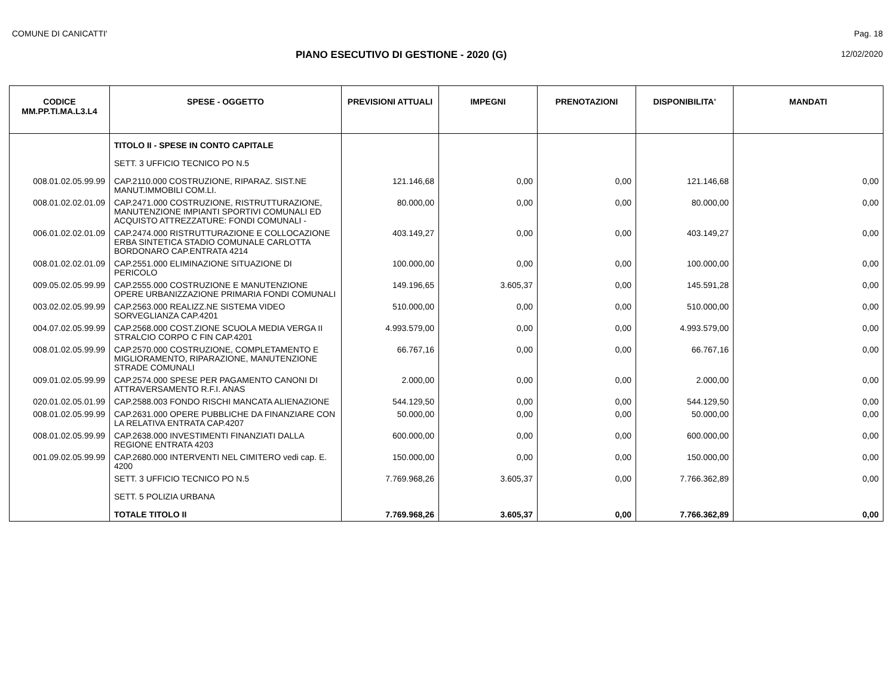COMUNE DI CANICATTI' Pag. 18
PIANO ESECUTIVO DI GESTIONE - 2020 (G) 12/02/2020
| CODICE MM.PP.TI.MA.L3.L4 | SPESE - OGGETTO | PREVISIONI ATTUALI | IMPEGNI | PRENOTAZIONI | DISPONIBILITA' | MANDATI |
| --- | --- | --- | --- | --- | --- | --- |
| | TITOLO II - SPESE IN CONTO CAPITALE | | | | | |
| | SETT. 3 UFFICIO TECNICO PO N.5 | | | | | |
| 008.01.02.05.99.99 | CAP.2110.000 COSTRUZIONE, RIPARAZ. SIST.NE MANUT.IMMOBILI COM.LI. | 121.146,68 | 0,00 | 0,00 | 121.146,68 | 0,00 |
| 008.01.02.02.01.09 | CAP.2471.000 COSTRUZIONE, RISTRUTTURAZIONE, MANUTENZIONE IMPIANTI SPORTIVI COMUNALI ED ACQUISTO ATTREZZATURE: FONDI COMUNALI - | 80.000,00 | 0,00 | 0,00 | 80.000,00 | 0,00 |
| 006.01.02.02.01.09 | CAP.2474.000 RISTRUTTURAZIONE E COLLOCAZIONE ERBA SINTETICA STADIO COMUNALE CARLOTTA BORDONARO CAP.ENTRATA 4214 | 403.149,27 | 0,00 | 0,00 | 403.149,27 | 0,00 |
| 008.01.02.02.01.09 | CAP.2551.000 ELIMINAZIONE SITUAZIONE DI PERICOLO | 100.000,00 | 0,00 | 0,00 | 100.000,00 | 0,00 |
| 009.05.02.05.99.99 | CAP.2555.000 COSTRUZIONE E MANUTENZIONE OPERE URBANIZZAZIONE PRIMARIA FONDI COMUNALI | 149.196,65 | 3.605,37 | 0,00 | 145.591,28 | 0,00 |
| 003.02.02.05.99.99 | CAP.2563.000 REALIZZ.NE SISTEMA VIDEO SORVEGLIANZA CAP.4201 | 510.000,00 | 0,00 | 0,00 | 510.000,00 | 0,00 |
| 004.07.02.05.99.99 | CAP.2568.000 COST.ZIONE SCUOLA MEDIA VERGA II STRALCIO CORPO C FIN CAP.4201 | 4.993.579,00 | 0,00 | 0,00 | 4.993.579,00 | 0,00 |
| 008.01.02.05.99.99 | CAP.2570.000 COSTRUZIONE, COMPLETAMENTO E MIGLIORAMENTO, RIPARAZIONE, MANUTENZIONE STRADE COMUNALI | 66.767,16 | 0,00 | 0,00 | 66.767,16 | 0,00 |
| 009.01.02.05.99.99 | CAP.2574.000 SPESE PER PAGAMENTO CANONI DI ATTRAVERSAMENTO R.F.I. ANAS | 2.000,00 | 0,00 | 0,00 | 2.000,00 | 0,00 |
| 020.01.02.05.01.99 | CAP.2588.003 FONDO RISCHI MANCATA ALIENAZIONE | 544.129,50 | 0,00 | 0,00 | 544.129,50 | 0,00 |
| 008.01.02.05.99.99 | CAP.2631.000 OPERE PUBBLICHE DA FINANZIARE CON LA RELATIVA ENTRATA CAP.4207 | 50.000,00 | 0,00 | 0,00 | 50.000,00 | 0,00 |
| 008.01.02.05.99.99 | CAP.2638.000 INVESTIMENTI FINANZIATI DALLA REGIONE ENTRATA 4203 | 600.000,00 | 0,00 | 0,00 | 600.000,00 | 0,00 |
| 001.09.02.05.99.99 | CAP.2680.000 INTERVENTI NEL CIMITERO vedi cap. E. 4200 | 150.000,00 | 0,00 | 0,00 | 150.000,00 | 0,00 |
| | SETT. 3 UFFICIO TECNICO PO N.5 | 7.769.968,26 | 3.605,37 | 0,00 | 7.766.362,89 | 0,00 |
| | SETT. 5 POLIZIA URBANA | | | | | |
| | TOTALE TITOLO II | 7.769.968,26 | 3.605,37 | 0,00 | 7.766.362,89 | 0,00 |